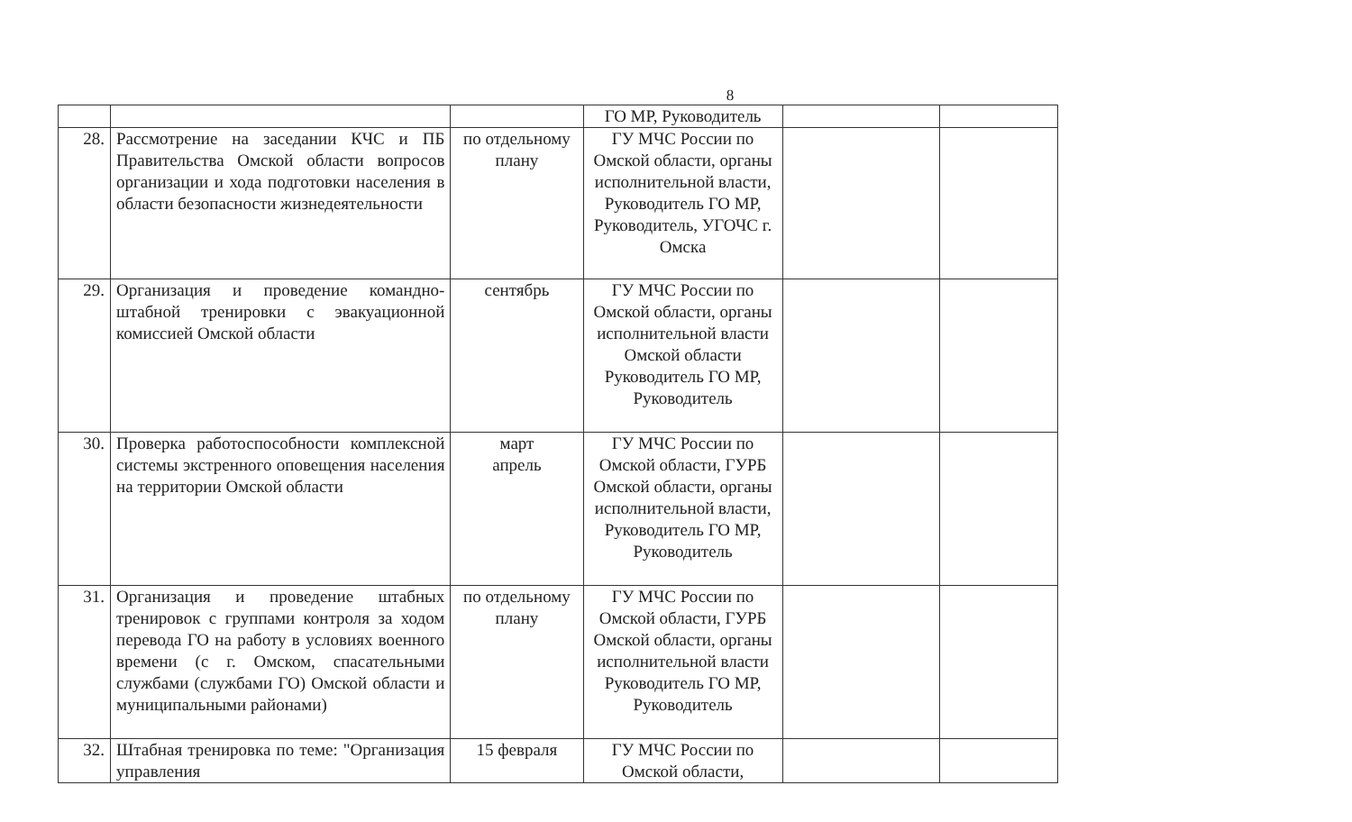8
| | | | ГО МР, Руководитель | | |
| 28. | Рассмотрение на заседании КЧС и ПБ Правительства Омской области вопросов организации и хода подготовки населения в области безопасности жизнедеятельности | по отдельному плану | ГУ МЧС России по Омской области, органы исполнительной власти, Руководитель ГО МР, Руководитель, УГОЧС г. Омска | | |
| 29. | Организация и проведение командно-штабной тренировки с эвакуационной комиссией Омской области | сентябрь | ГУ МЧС России по Омской области, органы исполнительной власти Омской области Руководитель ГО МР, Руководитель | | |
| 30. | Проверка работоспособности комплексной системы экстренного оповещения населения на территории Омской области | март апрель | ГУ МЧС России по Омской области, ГУРБ Омской области, органы исполнительной власти, Руководитель ГО МР, Руководитель | | |
| 31. | Организация и проведение штабных тренировок с группами контроля за ходом перевода ГО на работу в условиях военного времени (с г. Омском, спасательными службами (службами ГО) Омской области и муниципальными районами) | по отдельному плану | ГУ МЧС России по Омской области, ГУРБ Омской области, органы исполнительной власти Руководитель ГО МР, Руководитель | | |
| 32. | Штабная тренировка по теме: "Организация управления | 15 февраля | ГУ МЧС России по Омской области, | | |